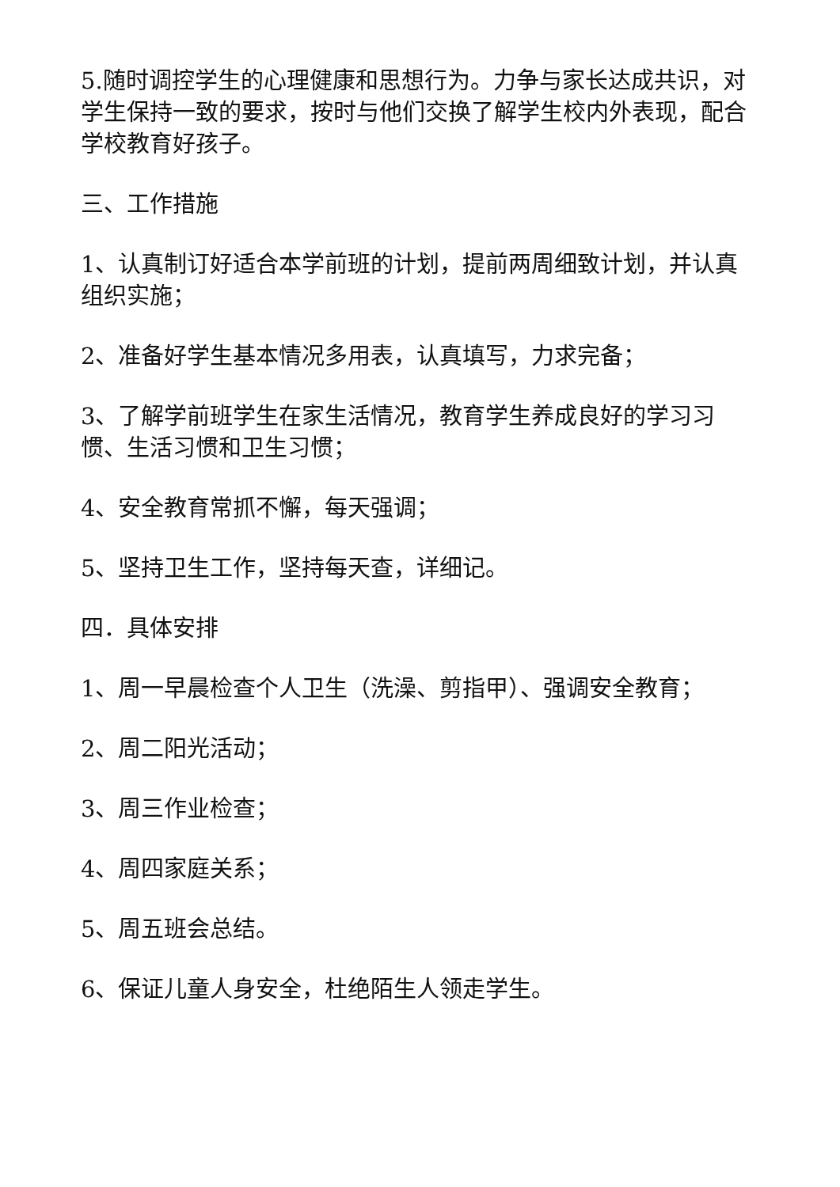5.随时调控学生的心理健康和思想行为。力争与家长达成共识，对学生保持一致的要求，按时与他们交换了解学生校内外表现，配合学校教育好孩子。
三、工作措施
1、认真制订好适合本学前班的计划，提前两周细致计划，并认真组织实施；
2、准备好学生基本情况多用表，认真填写，力求完备；
3、了解学前班学生在家生活情况，教育学生养成良好的学习习惯、生活习惯和卫生习惯；
4、安全教育常抓不懈，每天强调；
5、坚持卫生工作，坚持每天查，详细记。
四．具体安排
1、周一早晨检查个人卫生（洗澡、剪指甲）、强调安全教育；
2、周二阳光活动；
3、周三作业检查；
4、周四家庭关系；
5、周五班会总结。
6、保证儿童人身安全，杜绝陌生人领走学生。